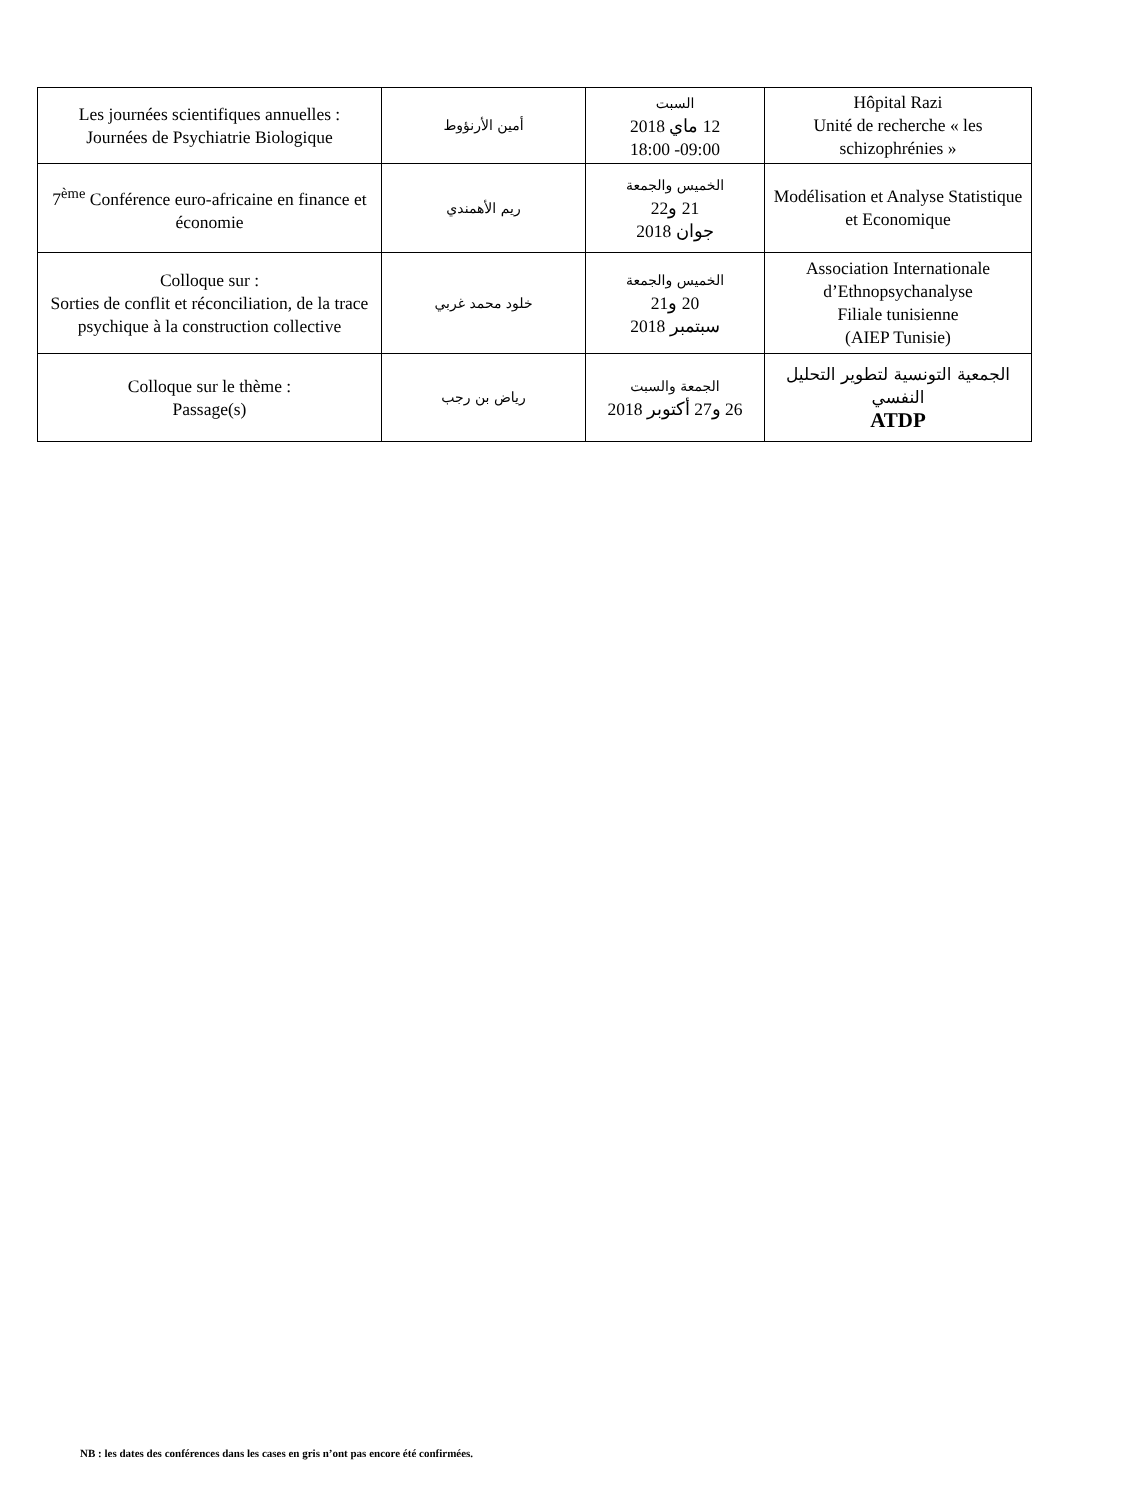| Les journées scientifiques annuelles : Journées de Psychiatrie Biologique | أمين الأرنؤوط | السبت 12 ماي 2018 18:00 -09:00 | Hôpital Razi Unité de recherche « les schizophrénies » |
| 7<sup>ème</sup> Conférence euro-africaine en finance et économie | ريم الأهمندي | الخميس والجمعة 21 و22 جوان 2018 | Modélisation et Analyse Statistique et Economique |
| Colloque sur : Sorties de conflit et réconciliation, de la trace psychique à la construction collective | خلود محمد غربي | الخميس والجمعة 20 و21 سبتمبر 2018 | Association Internationale d’Ethnopsychanalyse Filiale tunisienne (AIEP Tunisie) |
| Colloque sur le thème : Passage(s) | رياض بن رجب | الجمعة والسبت 26 و27 أكتوبر 2018 | الجمعية التونسية لتطوير التحليل النفسي ATDP |
NB : les dates des conférences dans les cases en gris n’ont pas encore été confirmées.